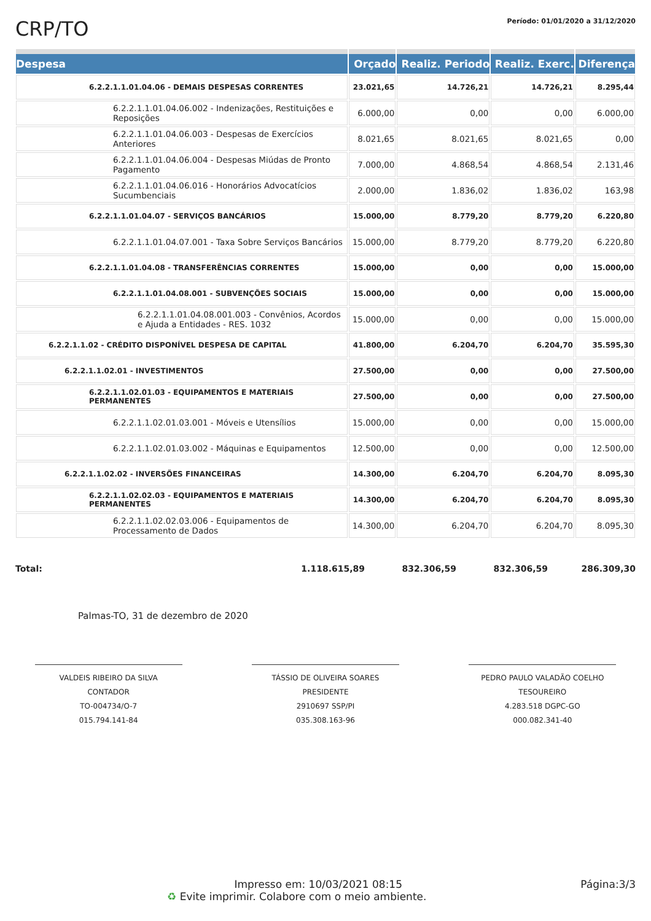CRP/TO
Período: 01/01/2020 a 31/12/2020
| Despesa | Orçado | Realiz. Periodo | Realiz. Exerc. | Diferença |
| --- | --- | --- | --- | --- |
| 6.2.2.1.1.01.04.06 - DEMAIS DESPESAS CORRENTES | 23.021,65 | 14.726,21 | 14.726,21 | 8.295,44 |
| 6.2.2.1.1.01.04.06.002 - Indenizações, Restituições e Reposições | 6.000,00 | 0,00 | 0,00 | 6.000,00 |
| 6.2.2.1.1.01.04.06.003 - Despesas de Exercícios Anteriores | 8.021,65 | 8.021,65 | 8.021,65 | 0,00 |
| 6.2.2.1.1.01.04.06.004 - Despesas Miúdas de Pronto Pagamento | 7.000,00 | 4.868,54 | 4.868,54 | 2.131,46 |
| 6.2.2.1.1.01.04.06.016 - Honorários Advocatícios Sucumbenciais | 2.000,00 | 1.836,02 | 1.836,02 | 163,98 |
| 6.2.2.1.1.01.04.07 - SERVIÇOS BANCÁRIOS | 15.000,00 | 8.779,20 | 8.779,20 | 6.220,80 |
| 6.2.2.1.1.01.04.07.001 - Taxa Sobre Serviços Bancários | 15.000,00 | 8.779,20 | 8.779,20 | 6.220,80 |
| 6.2.2.1.1.01.04.08 - TRANSFERÊNCIAS CORRENTES | 15.000,00 | 0,00 | 0,00 | 15.000,00 |
| 6.2.2.1.1.01.04.08.001 - SUBVENÇÕES SOCIAIS | 15.000,00 | 0,00 | 0,00 | 15.000,00 |
| 6.2.2.1.1.01.04.08.001.003 - Convênios, Acordos e Ajuda a Entidades - RES. 1032 | 15.000,00 | 0,00 | 0,00 | 15.000,00 |
| 6.2.2.1.1.02 - CRÉDITO DISPONÍVEL DESPESA DE CAPITAL | 41.800,00 | 6.204,70 | 6.204,70 | 35.595,30 |
| 6.2.2.1.1.02.01 - INVESTIMENTOS | 27.500,00 | 0,00 | 0,00 | 27.500,00 |
| 6.2.2.1.1.02.01.03 - EQUIPAMENTOS E MATERIAIS PERMANENTES | 27.500,00 | 0,00 | 0,00 | 27.500,00 |
| 6.2.2.1.1.02.01.03.001 - Móveis e Utensílios | 15.000,00 | 0,00 | 0,00 | 15.000,00 |
| 6.2.2.1.1.02.01.03.002 - Máquinas e Equipamentos | 12.500,00 | 0,00 | 0,00 | 12.500,00 |
| 6.2.2.1.1.02.02 - INVERSÕES FINANCEIRAS | 14.300,00 | 6.204,70 | 6.204,70 | 8.095,30 |
| 6.2.2.1.1.02.02.03 - EQUIPAMENTOS E MATERIAIS PERMANENTES | 14.300,00 | 6.204,70 | 6.204,70 | 8.095,30 |
| 6.2.2.1.1.02.02.03.006 - Equipamentos de Processamento de Dados | 14.300,00 | 6.204,70 | 6.204,70 | 8.095,30 |
Total: 1.118.615,89 832.306,59 832.306,59 286.309,30
Palmas-TO, 31 de dezembro de 2020
VALDEIS RIBEIRO DA SILVA
CONTADOR
TO-004734/O-7
015.794.141-84
TÁSSIO DE OLIVEIRA SOARES
PRESIDENTE
2910697 SSP/PI
035.308.163-96
PEDRO PAULO VALADÃO COELHO
TESOUREIRO
4.283.518 DGPC-GO
000.082.341-40
Impresso em: 10/03/2021 08:15 Página:3/3
♻ Evite imprimir. Colabore com o meio ambiente.